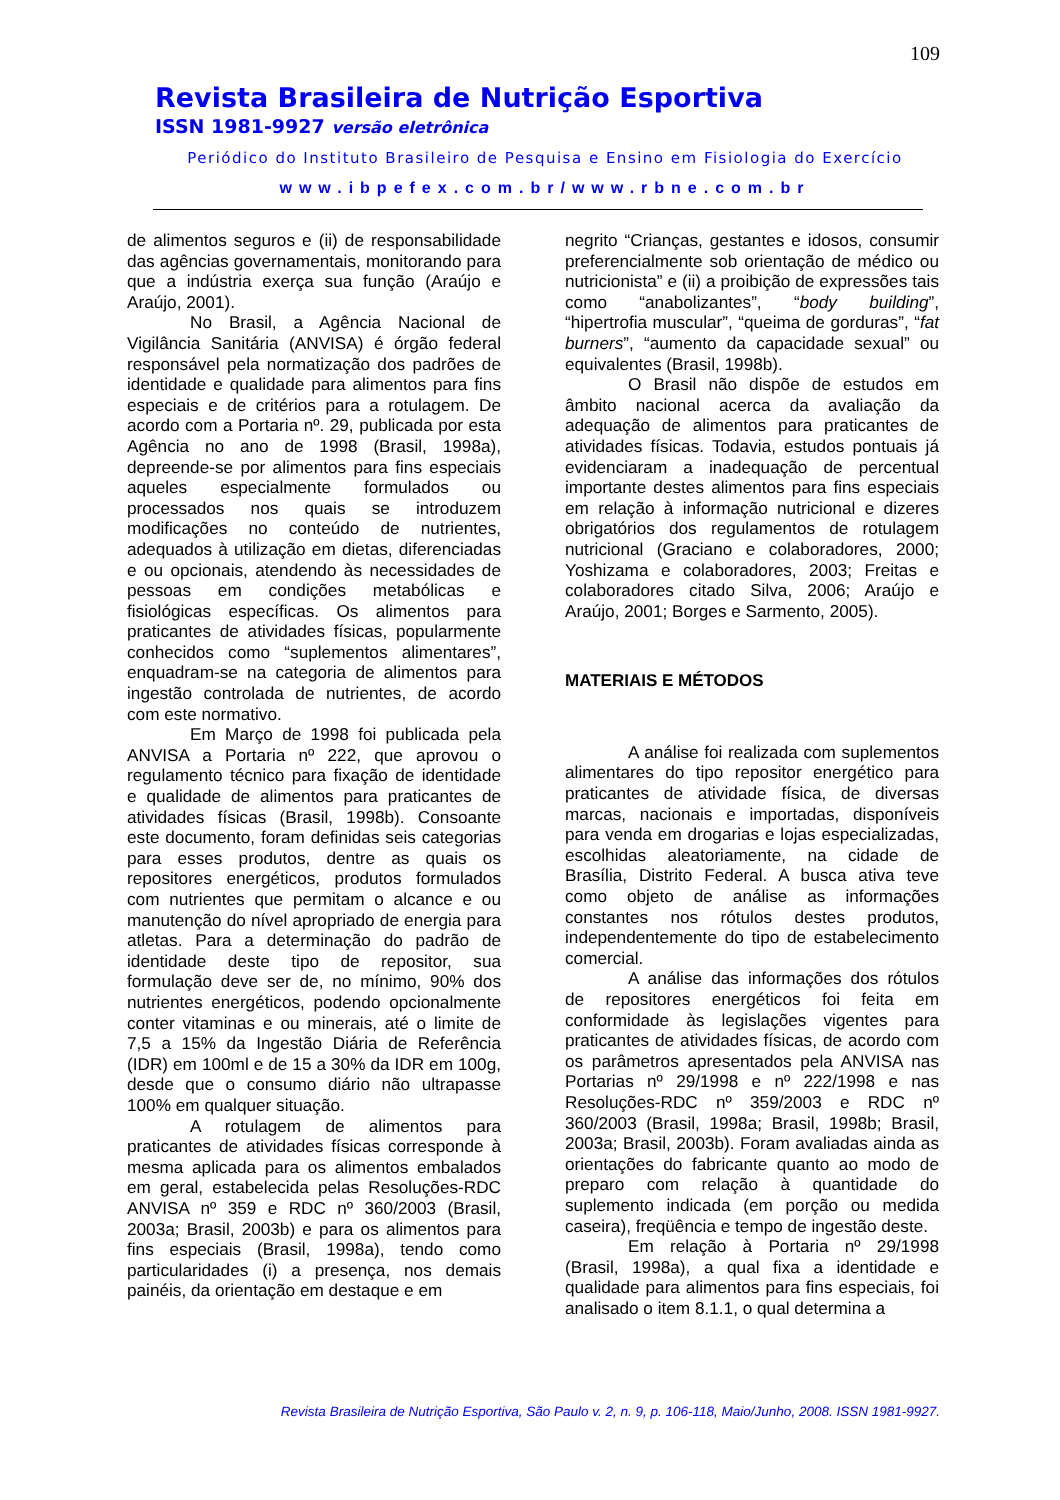109
Revista Brasileira de Nutrição Esportiva
ISSN 1981-9927 versão eletrônica
Periódico do Instituto Brasileiro de Pesquisa e Ensino em Fisiologia do Exercício
www.ibpefex.com.br/www.rbne.com.br
de alimentos seguros e (ii) de responsabilidade das agências governamentais, monitorando para que a indústria exerça sua função (Araújo e Araújo, 2001).
No Brasil, a Agência Nacional de Vigilância Sanitária (ANVISA) é órgão federal responsável pela normatização dos padrões de identidade e qualidade para alimentos para fins especiais e de critérios para a rotulagem. De acordo com a Portaria nº. 29, publicada por esta Agência no ano de 1998 (Brasil, 1998a), depreende-se por alimentos para fins especiais aqueles especialmente formulados ou processados nos quais se introduzem modificações no conteúdo de nutrientes, adequados à utilização em dietas, diferenciadas e ou opcionais, atendendo às necessidades de pessoas em condições metabólicas e fisiológicas específicas. Os alimentos para praticantes de atividades físicas, popularmente conhecidos como “suplementos alimentares”, enquadram-se na categoria de alimentos para ingestão controlada de nutrientes, de acordo com este normativo.
Em Março de 1998 foi publicada pela ANVISA a Portaria nº 222, que aprovou o regulamento técnico para fixação de identidade e qualidade de alimentos para praticantes de atividades físicas (Brasil, 1998b). Consoante este documento, foram definidas seis categorias para esses produtos, dentre as quais os repositores energéticos, produtos formulados com nutrientes que permitam o alcance e ou manutenção do nível apropriado de energia para atletas. Para a determinação do padrão de identidade deste tipo de repositor, sua formulação deve ser de, no mínimo, 90% dos nutrientes energéticos, podendo opcionalmente conter vitaminas e ou minerais, até o limite de 7,5 a 15% da Ingestão Diária de Referência (IDR) em 100ml e de 15 a 30% da IDR em 100g, desde que o consumo diário não ultrapasse 100% em qualquer situação.
A rotulagem de alimentos para praticantes de atividades físicas corresponde à mesma aplicada para os alimentos embalados em geral, estabelecida pelas Resoluções-RDC ANVISA nº 359 e RDC nº 360/2003 (Brasil, 2003a; Brasil, 2003b) e para os alimentos para fins especiais (Brasil, 1998a), tendo como particularidades (i) a presença, nos demais painéis, da orientação em destaque e em
negrito “Crianças, gestantes e idosos, consumir preferencialmente sob orientação de médico ou nutricionista” e (ii) a proibição de expressões tais como “anabolizantes”, “body building”, “hipertrofia muscular”, “queima de gorduras”, “fat burners”, “aumento da capacidade sexual” ou equivalentes (Brasil, 1998b).
O Brasil não dispõe de estudos em âmbito nacional acerca da avaliação da adequação de alimentos para praticantes de atividades físicas. Todavia, estudos pontuais já evidenciaram a inadequação de percentual importante destes alimentos para fins especiais em relação à informação nutricional e dizeres obrigatórios dos regulamentos de rotulagem nutricional (Graciano e colaboradores, 2000; Yoshizama e colaboradores, 2003; Freitas e colaboradores citado Silva, 2006; Araújo e Araújo, 2001; Borges e Sarmento, 2005).
MATERIAIS E MÉTODOS
A análise foi realizada com suplementos alimentares do tipo repositor energético para praticantes de atividade física, de diversas marcas, nacionais e importadas, disponíveis para venda em drogarias e lojas especializadas, escolhidas aleatoriamente, na cidade de Brasília, Distrito Federal. A busca ativa teve como objeto de análise as informações constantes nos rótulos destes produtos, independentemente do tipo de estabelecimento comercial.
A análise das informações dos rótulos de repositores energéticos foi feita em conformidade às legislações vigentes para praticantes de atividades físicas, de acordo com os parâmetros apresentados pela ANVISA nas Portarias nº 29/1998 e nº 222/1998 e nas Resoluções-RDC nº 359/2003 e RDC nº 360/2003 (Brasil, 1998a; Brasil, 1998b; Brasil, 2003a; Brasil, 2003b). Foram avaliadas ainda as orientações do fabricante quanto ao modo de preparo com relação à quantidade do suplemento indicada (em porção ou medida caseira), freqüência e tempo de ingestão deste.
Em relação à Portaria nº 29/1998 (Brasil, 1998a), a qual fixa a identidade e qualidade para alimentos para fins especiais, foi analisado o item 8.1.1, o qual determina a
Revista Brasileira de Nutrição Esportiva, São Paulo v. 2, n. 9, p. 106-118, Maio/Junho, 2008. ISSN 1981-9927.